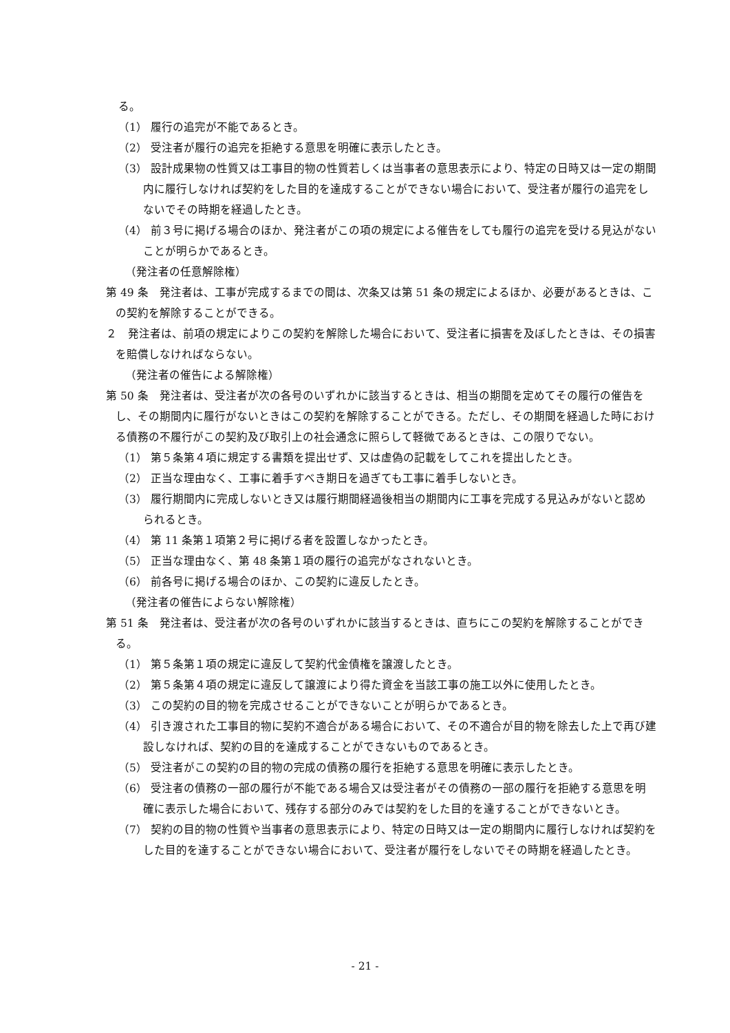る。
（1） 履行の追完が不能であるとき。
（2） 受注者が履行の追完を拒絶する意思を明確に表示したとき。
（3） 設計成果物の性質又は工事目的物の性質若しくは当事者の意思表示により、特定の日時又は一定の期間内に履行しなければ契約をした目的を達成することができない場合において、受注者が履行の追完をしないでその時期を経過したとき。
（4） 前３号に掲げる場合のほか、発注者がこの項の規定による催告をしても履行の追完を受ける見込がないことが明らかであるとき。
（発注者の任意解除権）
第 49 条　発注者は、工事が完成するまでの間は、次条又は第 51 条の規定によるほか、必要があるときは、この契約を解除することができる。
２　発注者は、前項の規定によりこの契約を解除した場合において、受注者に損害を及ぼしたときは、その損害を賠償しなければならない。
（発注者の催告による解除権）
第 50 条　発注者は、受注者が次の各号のいずれかに該当するときは、相当の期間を定めてその履行の催告をし、その期間内に履行がないときはこの契約を解除することができる。ただし、その期間を経過した時における債務の不履行がこの契約及び取引上の社会通念に照らして軽微であるときは、この限りでない。
（1） 第５条第４項に規定する書類を提出せず、又は虚偽の記載をしてこれを提出したとき。
（2） 正当な理由なく、工事に着手すべき期日を過ぎても工事に着手しないとき。
（3） 履行期間内に完成しないとき又は履行期間経過後相当の期間内に工事を完成する見込みがないと認められるとき。
（4） 第 11 条第１項第２号に掲げる者を設置しなかったとき。
（5） 正当な理由なく、第 48 条第１項の履行の追完がなされないとき。
（6） 前各号に掲げる場合のほか、この契約に違反したとき。
（発注者の催告によらない解除権）
第 51 条　発注者は、受注者が次の各号のいずれかに該当するときは、直ちにこの契約を解除することができる。
（1） 第５条第１項の規定に違反して契約代金債権を譲渡したとき。
（2） 第５条第４項の規定に違反して譲渡により得た資金を当該工事の施工以外に使用したとき。
（3） この契約の目的物を完成させることができないことが明らかであるとき。
（4） 引き渡された工事目的物に契約不適合がある場合において、その不適合が目的物を除去した上で再び建設しなければ、契約の目的を達成することができないものであるとき。
（5） 受注者がこの契約の目的物の完成の債務の履行を拒絶する意思を明確に表示したとき。
（6） 受注者の債務の一部の履行が不能である場合又は受注者がその債務の一部の履行を拒絶する意思を明確に表示した場合において、残存する部分のみでは契約をした目的を達することができないとき。
（7） 契約の目的物の性質や当事者の意思表示により、特定の日時又は一定の期間内に履行しなければ契約をした目的を達することができない場合において、受注者が履行をしないでその時期を経過したとき。
- 21 -